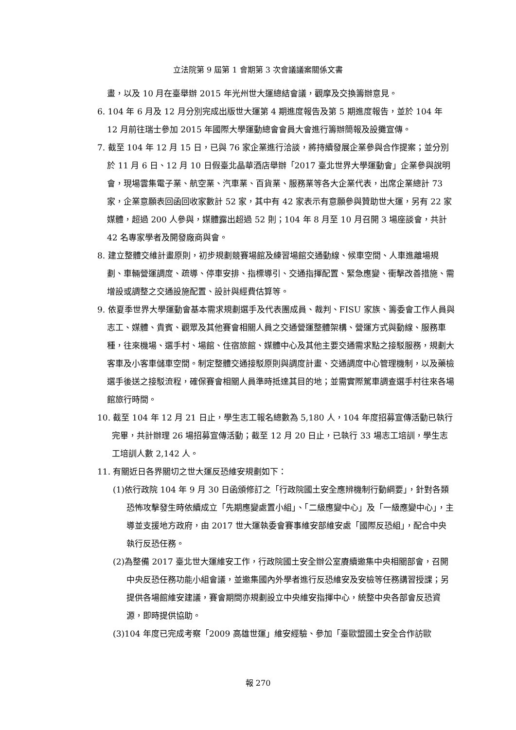立法院第 9 屆第 1 會期第 3 次會議議案關係文書
畫，以及 10 月在臺舉辦 2015 年光州世大運總結會議，觀摩及交換籌辦意見。
6. 104 年 6 月及 12 月分別完成出版世大運第 4 期進度報告及第 5 期進度報告，並於 104 年 12 月前往瑞士參加 2015 年國際大學運動總會會員大會進行籌辦簡報及設攤宣傳。
7. 截至 104 年 12 月 15 日，已與 76 家企業進行洽談，將持續發展企業參與合作提案；並分別於 11 月 6 日、12 月 10 日假臺北晶華酒店舉辦「2017 臺北世界大學運動會」企業參與說明會，現場雲集電子業、航空業、汽車業、百貨業、服務業等各大企業代表，出席企業總計 73 家，企業意願表回函回收家數計 52 家，其中有 42 家表示有意願參與贊助世大運，另有 22 家媒體，超過 200 人參與，媒體露出超過 52 則；104 年 8 月至 10 月召開 3 場座談會，共計 42 名專家學者及開發廠商與會。
8. 建立整體交維計畫原則，初步規劃競賽場館及練習場館交通動線、候車空間、人車進離場規劃、車輛營運調度、疏導、停車安排、指標導引、交通指揮配置、緊急應變、衝擊改善措施、需增設或調整之交通設施配置、設計與經費估算等。
9. 依夏季世界大學運動會基本需求規劃選手及代表團成員、裁判、FISU 家族、籌委會工作人員與志工、媒體、貴賓、觀眾及其他賽會相關人員之交通營運整體架構、營運方式與動線、服務車種，往來機場、選手村、場館、住宿旅館、媒體中心及其他主要交通需求點之接駁服務，規劃大客車及小客車儲車空間。制定整體交通接駁原則與調度計畫、交通調度中心管理機制，以及藥檢選手後送之接駁流程，確保賽會相關人員準時抵達其目的地；並需實際駕車調查選手村往來各場館旅行時間。
10. 截至 104 年 12 月 21 日止，學生志工報名總數為 5,180 人，104 年度招募宣傳活動已執行完畢，共計辦理 26 場招募宣傳活動；截至 12 月 20 日止，已執行 33 場志工培訓，學生志工培訓人數 2,142 人。
11. 有關近日各界關切之世大運反恐維安規劃如下：
(1)依行政院 104 年 9 月 30 日函頒修訂之「行政院國土安全應辨機制行動綱要」，針對各類恐怖攻擊發生時依續成立「先期應變處置小組」、「二級應變中心」及「一級應變中心」，主導並支援地方政府，由 2017 世大運執委會賽事維安部維安處「國際反恐組」，配合中央執行反恐任務。
(2)為整備 2017 臺北世大運維安工作，行政院國土安全辦公室賡續邀集中央相關部會，召開中央反恐任務功能小組會議，並邀集國內外學者進行反恐維安及安檢等任務講習授課；另提供各場館維安建議，賽會期間亦規劃設立中央維安指揮中心，統整中央各部會反恐資源，即時提供協助。
(3)104 年度已完成考察「2009 高雄世運」維安經驗、參加「臺歐盟國土安全合作訪歐
報 270